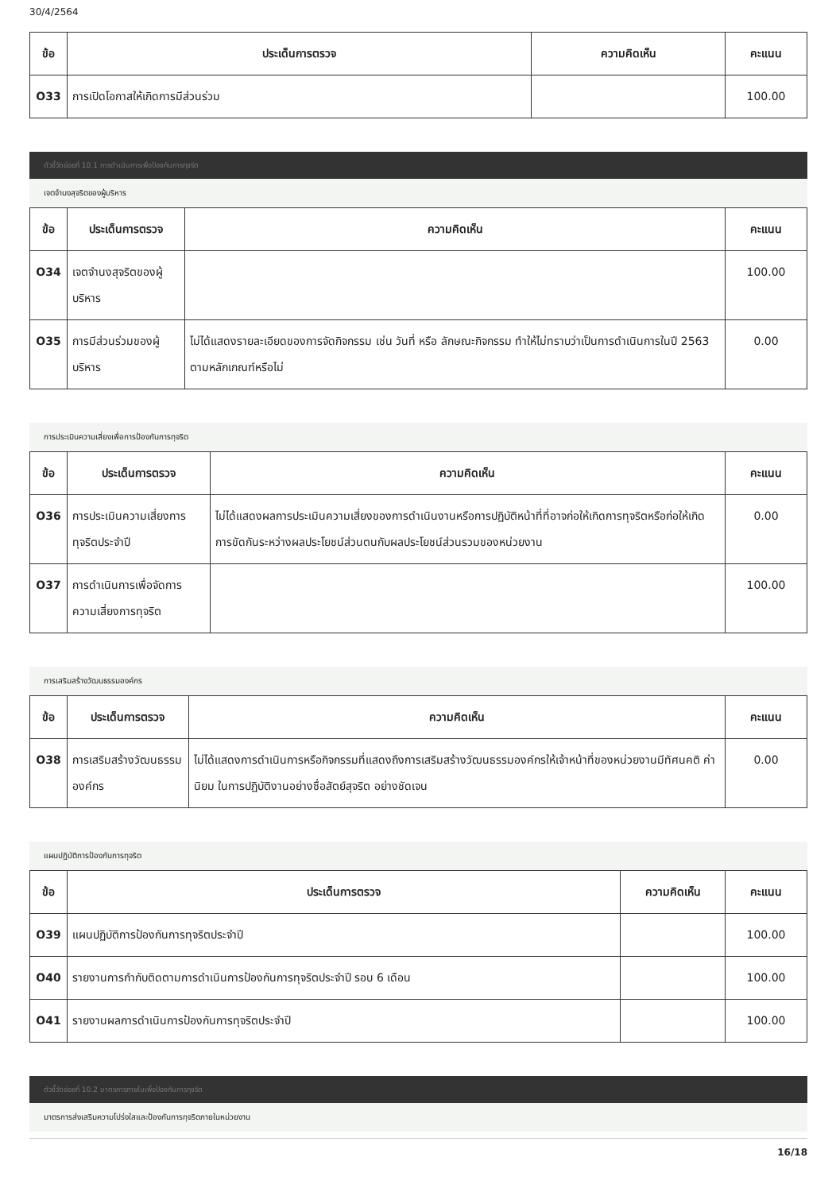30/4/2564
| ข้อ | ประเด็นการตรวจ | ความคิดเห็น | คะแนน |
| --- | --- | --- | --- |
| O33 | การเปิดโอกาสให้เกิดการมีส่วนร่วม | | 100.00 |
ตัวชี้วัดย่อยที่ 10.1 การดำเนินการเพื่อป้องกันการทุจริต
เจตจำนงสุจริตของผู้บริหาร
| ข้อ | ประเด็นการตรวจ | ความคิดเห็น | คะแนน |
| --- | --- | --- | --- |
| O34 | เจตจำนงสุจริตของผู้บริหาร | | 100.00 |
| O35 | การมีส่วนร่วมของผู้บริหาร | ไม่ได้แสดงรายละเอียดของการจัดกิจกรรม เช่น วันที่ หรือ ลักษณะกิจกรรม ทำให้ไม่ทราบว่าเป็นการดำเนินการในปี 2563 ตามหลักเกณฑ์หรือไม่ | 0.00 |
การประเมินความเสี่ยงเพื่อการป้องกันการทุจริต
| ข้อ | ประเด็นการตรวจ | ความคิดเห็น | คะแนน |
| --- | --- | --- | --- |
| O36 | การประเมินความเสี่ยงการทุจริตประจำปี | ไม่ได้แสดงผลการประเมินความเสี่ยงของการดำเนินงานหรือการปฏิบัติหน้าที่ที่อาจก่อให้เกิดการทุจริตหรือก่อให้เกิดการขัดกันระหว่างผลประโยชน์ส่วนตนกับผลประโยชน์ส่วนรวมของหน่วยงาน | 0.00 |
| O37 | การดำเนินการเพื่อจัดการความเสี่ยงการทุจริต | | 100.00 |
การเสริมสร้างวัฒนธรรมองค์กร
| ข้อ | ประเด็นการตรวจ | ความคิดเห็น | คะแนน |
| --- | --- | --- | --- |
| O38 | การเสริมสร้างวัฒนธรรมองค์กร | ไม่ได้แสดงการดำเนินการหรือกิจกรรมที่แสดงถึงการเสริมสร้างวัฒนธรรมองค์กรให้เจ้าหน้าที่ของหน่วยงานมีทัศนคติ ค่านิยม ในการปฏิบัติงานอย่างซื่อสัตย์สุจริต อย่างชัดเจน | 0.00 |
แผนปฏิบัติการป้องกันการทุจริต
| ข้อ | ประเด็นการตรวจ | ความคิดเห็น | คะแนน |
| --- | --- | --- | --- |
| O39 | แผนปฏิบัติการป้องกันการทุจริตประจำปี | | 100.00 |
| O40 | รายงานการกำกับติดตามการดำเนินการป้องกันการทุจริตประจำปี รอบ 6 เดือน | | 100.00 |
| O41 | รายงานผลการดำเนินการป้องกันการทุจริตประจำปี | | 100.00 |
ตัวชี้วัดย่อยที่ 10.2 มาตรการภายในเพื่อป้องกันการทุจริต
มาตรการส่งเสริมความโปร่งใสและป้องกันการทุจริตภายในหน่วยงาน
16/18